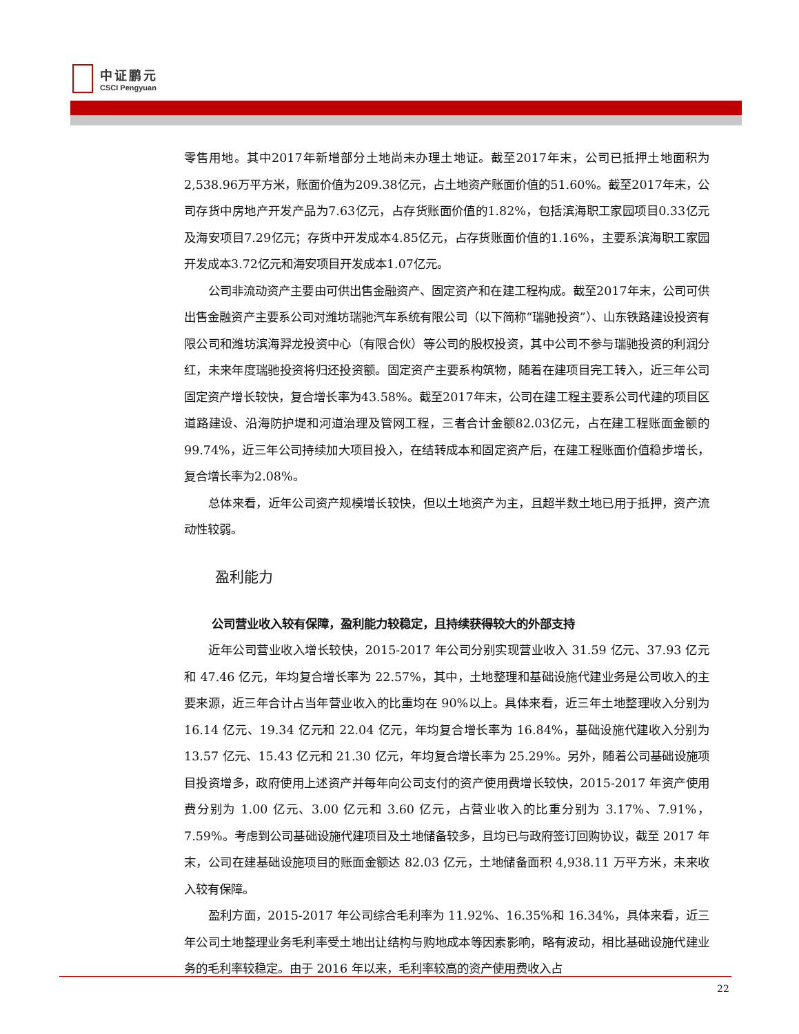中证鹏元
CSCI Pengyuan
零售用地。其中2017年新增部分土地尚未办理土地证。截至2017年末，公司已抵押土地面积为2,538.96万平方米，账面价值为209.38亿元，占土地资产账面价值的51.60%。截至2017年末，公司存货中房地产开发产品为7.63亿元，占存货账面价值的1.82%，包括滨海职工家园项目0.33亿元及海安项目7.29亿元；存货中开发成本4.85亿元，占存货账面价值的1.16%，主要系滨海职工家园开发成本3.72亿元和海安项目开发成本1.07亿元。
公司非流动资产主要由可供出售金融资产、固定资产和在建工程构成。截至2017年末，公司可供出售金融资产主要系公司对潍坊瑞驰汽车系统有限公司（以下简称“瑞驰投资”）、山东铁路建设投资有限公司和潍坊滨海羿龙投资中心（有限合伙）等公司的股权投资，其中公司不参与瑞驰投资的利润分红，未来年度瑞驰投资将归还投资额。固定资产主要系构筑物，随着在建项目完工转入，近三年公司固定资产增长较快，复合增长率为43.58%。截至2017年末，公司在建工程主要系公司代建的项目区道路建设、沿海防护堤和河道治理及管网工程，三者合计金额82.03亿元，占在建工程账面金额的99.74%，近三年公司持续加大项目投入，在结转成本和固定资产后，在建工程账面价值稳步增长，复合增长率为2.08%。
总体来看，近年公司资产规模增长较快，但以土地资产为主，且超半数土地已用于抵押，资产流动性较弱。
盈利能力
公司营业收入较有保障，盈利能力较稳定，且持续获得较大的外部支持
近年公司营业收入增长较快，2015-2017 年公司分别实现营业收入 31.59 亿元、37.93 亿元和 47.46 亿元，年均复合增长率为 22.57%，其中，土地整理和基础设施代建业务是公司收入的主要来源，近三年合计占当年营业收入的比重均在 90%以上。具体来看，近三年土地整理收入分别为 16.14 亿元、19.34 亿元和 22.04 亿元，年均复合增长率为 16.84%，基础设施代建收入分别为 13.57 亿元、15.43 亿元和 21.30 亿元，年均复合增长率为 25.29%。另外，随着公司基础设施项目投资增多，政府使用上述资产并每年向公司支付的资产使用费增长较快，2015-2017 年资产使用费分别为 1.00 亿元、3.00 亿元和 3.60 亿元，占营业收入的比重分别为 3.17%、7.91%，7.59%。考虑到公司基础设施代建项目及土地储备较多，且均已与政府签订回购协议，截至 2017 年末，公司在建基础设施项目的账面金额达 82.03 亿元，土地储备面积 4,938.11 万平方米，未来收入较有保障。
盈利方面，2015-2017 年公司综合毛利率为 11.92%、16.35%和 16.34%，具体来看，近三年公司土地整理业务毛利率受土地出让结构与购地成本等因素影响，略有波动，相比基础设施代建业务的毛利率较稳定。由于 2016 年以来，毛利率较高的资产使用费收入占
22